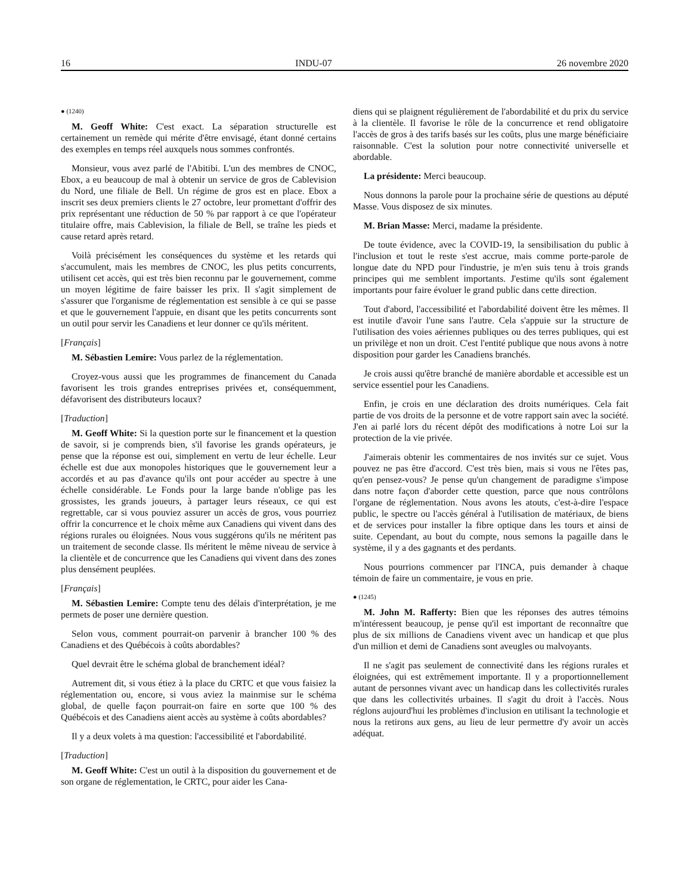16 INDU-07 26 novembre 2020
● (1240)
M. Geoff White: C'est exact. La séparation structurelle est certainement un remède qui mérite d'être envisagé, étant donné certains des exemples en temps réel auxquels nous sommes confrontés.
Monsieur, vous avez parlé de l'Abitibi. L'un des membres de CNOC, Ebox, a eu beaucoup de mal à obtenir un service de gros de Cablevision du Nord, une filiale de Bell. Un régime de gros est en place. Ebox a inscrit ses deux premiers clients le 27 octobre, leur promettant d'offrir des prix représentant une réduction de 50 % par rapport à ce que l'opérateur titulaire offre, mais Cablevision, la filiale de Bell, se traîne les pieds et cause retard après retard.
Voilà précisément les conséquences du système et les retards qui s'accumulent, mais les membres de CNOC, les plus petits concurrents, utilisent cet accès, qui est très bien reconnu par le gouvernement, comme un moyen légitime de faire baisser les prix. Il s'agit simplement de s'assurer que l'organisme de réglementation est sensible à ce qui se passe et que le gouvernement l'appuie, en disant que les petits concurrents sont un outil pour servir les Canadiens et leur donner ce qu'ils méritent.
[Français]
M. Sébastien Lemire: Vous parlez de la réglementation.
Croyez-vous aussi que les programmes de financement du Canada favorisent les trois grandes entreprises privées et, conséquemment, défavorisent des distributeurs locaux?
[Traduction]
M. Geoff White: Si la question porte sur le financement et la question de savoir, si je comprends bien, s'il favorise les grands opérateurs, je pense que la réponse est oui, simplement en vertu de leur échelle. Leur échelle est due aux monopoles historiques que le gouvernement leur a accordés et au pas d'avance qu'ils ont pour accéder au spectre à une échelle considérable. Le Fonds pour la large bande n'oblige pas les grossistes, les grands joueurs, à partager leurs réseaux, ce qui est regrettable, car si vous pouviez assurer un accès de gros, vous pourriez offrir la concurrence et le choix même aux Canadiens qui vivent dans des régions rurales ou éloignées. Nous vous suggérons qu'ils ne méritent pas un traitement de seconde classe. Ils méritent le même niveau de service à la clientèle et de concurrence que les Canadiens qui vivent dans des zones plus densément peuplées.
[Français]
M. Sébastien Lemire: Compte tenu des délais d'interprétation, je me permets de poser une dernière question.
Selon vous, comment pourrait-on parvenir à brancher 100 % des Canadiens et des Québécois à coûts abordables?
Quel devrait être le schéma global de branchement idéal?
Autrement dit, si vous étiez à la place du CRTC et que vous faisiez la réglementation ou, encore, si vous aviez la mainmise sur le schéma global, de quelle façon pourrait-on faire en sorte que 100 % des Québécois et des Canadiens aient accès au système à coûts abordables?
Il y a deux volets à ma question: l'accessibilité et l'abordabilité.
[Traduction]
M. Geoff White: C'est un outil à la disposition du gouvernement et de son organe de réglementation, le CRTC, pour aider les Cana-
diens qui se plaignent régulièrement de l'abordabilité et du prix du service à la clientèle. Il favorise le rôle de la concurrence et rend obligatoire l'accès de gros à des tarifs basés sur les coûts, plus une marge bénéficiaire raisonnable. C'est la solution pour notre connectivité universelle et abordable.
La présidente: Merci beaucoup.
Nous donnons la parole pour la prochaine série de questions au député Masse. Vous disposez de six minutes.
M. Brian Masse: Merci, madame la présidente.
De toute évidence, avec la COVID-19, la sensibilisation du public à l'inclusion et tout le reste s'est accrue, mais comme porte-parole de longue date du NPD pour l'industrie, je m'en suis tenu à trois grands principes qui me semblent importants. J'estime qu'ils sont également importants pour faire évoluer le grand public dans cette direction.
Tout d'abord, l'accessibilité et l'abordabilité doivent être les mêmes. Il est inutile d'avoir l'une sans l'autre. Cela s'appuie sur la structure de l'utilisation des voies aériennes publiques ou des terres publiques, qui est un privilège et non un droit. C'est l'entité publique que nous avons à notre disposition pour garder les Canadiens branchés.
Je crois aussi qu'être branché de manière abordable et accessible est un service essentiel pour les Canadiens.
Enfin, je crois en une déclaration des droits numériques. Cela fait partie de vos droits de la personne et de votre rapport sain avec la société. J'en ai parlé lors du récent dépôt des modifications à notre Loi sur la protection de la vie privée.
J'aimerais obtenir les commentaires de nos invités sur ce sujet. Vous pouvez ne pas être d'accord. C'est très bien, mais si vous ne l'êtes pas, qu'en pensez-vous? Je pense qu'un changement de paradigme s'impose dans notre façon d'aborder cette question, parce que nous contrôlons l'organe de réglementation. Nous avons les atouts, c'est-à-dire l'espace public, le spectre ou l'accès général à l'utilisation de matériaux, de biens et de services pour installer la fibre optique dans les tours et ainsi de suite. Cependant, au bout du compte, nous semons la pagaille dans le système, il y a des gagnants et des perdants.
Nous pourrions commencer par l'INCA, puis demander à chaque témoin de faire un commentaire, je vous en prie.
● (1245)
M. John M. Rafferty: Bien que les réponses des autres témoins m'intéressent beaucoup, je pense qu'il est important de reconnaître que plus de six millions de Canadiens vivent avec un handicap et que plus d'un million et demi de Canadiens sont aveugles ou malvoyants.
Il ne s'agit pas seulement de connectivité dans les régions rurales et éloignées, qui est extrêmement importante. Il y a proportionnellement autant de personnes vivant avec un handicap dans les collectivités rurales que dans les collectivités urbaines. Il s'agit du droit à l'accès. Nous réglons aujourd'hui les problèmes d'inclusion en utilisant la technologie et nous la retirons aux gens, au lieu de leur permettre d'y avoir un accès adéquat.